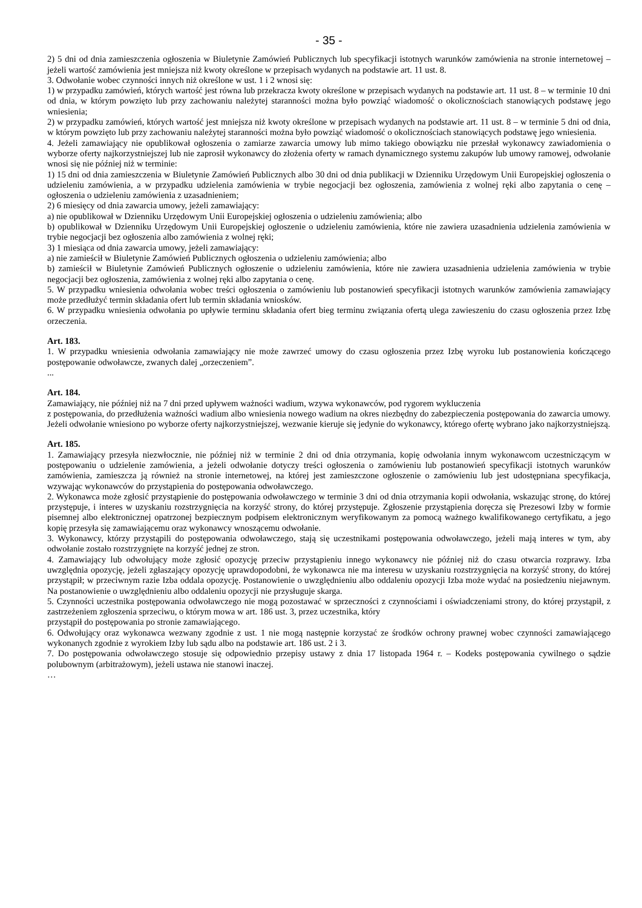- 35 -
2) 5 dni od dnia zamieszczenia ogłoszenia w Biuletynie Zamówień Publicznych lub specyfikacji istotnych warunków zamówienia na stronie internetowej – jeżeli wartość zamówienia jest mniejsza niż kwoty określone w przepisach wydanych na podstawie art. 11 ust. 8.
3. Odwołanie wobec czynności innych niż określone w ust. 1 i 2 wnosi się:
1) w przypadku zamówień, których wartość jest równa lub przekracza kwoty określone w przepisach wydanych na podstawie art. 11 ust. 8 – w terminie 10 dni od dnia, w którym powzięto lub przy zachowaniu należytej staranności można było powziąć wiadomość o okolicznościach stanowiących podstawę jego wniesienia;
2) w przypadku zamówień, których wartość jest mniejsza niż kwoty określone w przepisach wydanych na podstawie art. 11 ust. 8 – w terminie 5 dni od dnia, w którym powzięto lub przy zachowaniu należytej staranności można było powziąć wiadomość o okolicznościach stanowiących podstawę jego wniesienia.
4. Jeżeli zamawiający nie opublikował ogłoszenia o zamiarze zawarcia umowy lub mimo takiego obowiązku nie przesłał wykonawcy zawiadomienia o wyborze oferty najkorzystniejszej lub nie zaprosił wykonawcy do złożenia oferty w ramach dynamicznego systemu zakupów lub umowy ramowej, odwołanie wnosi się nie później niż w terminie:
1) 15 dni od dnia zamieszczenia w Biuletynie Zamówień Publicznych albo 30 dni od dnia publikacji w Dzienniku Urzędowym Unii Europejskiej ogłoszenia o udzieleniu zamówienia, a w przypadku udzielenia zamówienia w trybie negocjacji bez ogłoszenia, zamówienia z wolnej ręki albo zapytania o cenę – ogłoszenia o udzieleniu zamówienia z uzasadnieniem;
2) 6 miesięcy od dnia zawarcia umowy, jeżeli zamawiający:
a) nie opublikował w Dzienniku Urzędowym Unii Europejskiej ogłoszenia o udzieleniu zamówienia; albo
b) opublikował w Dzienniku Urzędowym Unii Europejskiej ogłoszenie o udzieleniu zamówienia, które nie zawiera uzasadnienia udzielenia zamówienia w trybie negocjacji bez ogłoszenia albo zamówienia z wolnej ręki;
3) 1 miesiąca od dnia zawarcia umowy, jeżeli zamawiający:
a) nie zamieścił w Biuletynie Zamówień Publicznych ogłoszenia o udzieleniu zamówienia; albo
b) zamieścił w Biuletynie Zamówień Publicznych ogłoszenie o udzieleniu zamówienia, które nie zawiera uzasadnienia udzielenia zamówienia w trybie negocjacji bez ogłoszenia, zamówienia z wolnej ręki albo zapytania o cenę.
5. W przypadku wniesienia odwołania wobec treści ogłoszenia o zamówieniu lub postanowień specyfikacji istotnych warunków zamówienia zamawiający może przedłużyć termin składania ofert lub termin składania wniosków.
6. W przypadku wniesienia odwołania po upływie terminu składania ofert bieg terminu związania ofertą ulega zawieszeniu do czasu ogłoszenia przez Izbę orzeczenia.
Art. 183.
1. W przypadku wniesienia odwołania zamawiający nie może zawrzeć umowy do czasu ogłoszenia przez Izbę wyroku lub postanowienia kończącego postępowanie odwoławcze, zwanych dalej „orzeczeniem”.
...
Art. 184.
Zamawiający, nie później niż na 7 dni przed upływem ważności wadium, wzywa wykonawców, pod rygorem wykluczenia
z postępowania, do przedłużenia ważności wadium albo wniesienia nowego wadium na okres niezbędny do zabezpieczenia postępowania do zawarcia umowy. Jeżeli odwołanie wniesiono po wyborze oferty najkorzystniejszej, wezwanie kieruje się jedynie do wykonawcy, którego ofertę wybrano jako najkorzystniejszą.
Art. 185.
1. Zamawiający przesyła niezwłocznie, nie później niż w terminie 2 dni od dnia otrzymania, kopię odwołania innym wykonawcom uczestniczącym w postępowaniu o udzielenie zamówienia, a jeżeli odwołanie dotyczy treści ogłoszenia o zamówieniu lub postanowień specyfikacji istotnych warunków zamówienia, zamieszcza ją również na stronie internetowej, na której jest zamieszczone ogłoszenie o zamówieniu lub jest udostępniana specyfikacja, wzywając wykonawców do przystąpienia do postępowania odwoławczego.
2. Wykonawca może zgłosić przystąpienie do postępowania odwoławczego w terminie 3 dni od dnia otrzymania kopii odwołania, wskazując stronę, do której przystępuje, i interes w uzyskaniu rozstrzygnięcia na korzyść strony, do której przystępuje. Zgłoszenie przystąpienia doręcza się Prezesowi Izby w formie pisemnej albo elektronicznej opatrzonej bezpiecznym podpisem elektronicznym weryfikowanym za pomocą ważnego kwalifikowanego certyfikatu, a jego kopię przesyła się zamawiającemu oraz wykonawcy wnoszącemu odwołanie.
3. Wykonawcy, którzy przystąpili do postępowania odwoławczego, stają się uczestnikami postępowania odwoławczego, jeżeli mają interes w tym, aby odwołanie zostało rozstrzygnięte na korzyść jednej ze stron.
4. Zamawiający lub odwołujący może zgłosić opozycję przeciw przystąpieniu innego wykonawcy nie później niż do czasu otwarcia rozprawy. Izba uwzględnia opozycję, jeżeli zgłaszający opozycję uprawdopodobni, że wykonawca nie ma interesu w uzyskaniu rozstrzygnięcia na korzyść strony, do której przystąpił; w przeciwnym razie Izba oddala opozycję. Postanowienie o uwzględnieniu albo oddaleniu opozycji Izba może wydać na posiedzeniu niejawnym. Na postanowienie o uwzględnieniu albo oddaleniu opozycji nie przysługuje skarga.
5. Czynności uczestnika postępowania odwoławczego nie mogą pozostawać w sprzeczności z czynnościami i oświadczeniami strony, do której przystąpił, z zastrzeżeniem zgłoszenia sprzeciwu, o którym mowa w art. 186 ust. 3, przez uczestnika, który
przystąpił do postępowania po stronie zamawiającego.
6. Odwołujący oraz wykonawca wezwany zgodnie z ust. 1 nie mogą następnie korzystać ze środków ochrony prawnej wobec czynności zamawiającego wykonanych zgodnie z wyrokiem Izby lub sądu albo na podstawie art. 186 ust. 2 i 3.
7. Do postępowania odwoławczego stosuje się odpowiednio przepisy ustawy z dnia 17 listopada 1964 r. – Kodeks postępowania cywilnego o sądzie polubownym (arbitrażowym), jeżeli ustawa nie stanowi inaczej.
…